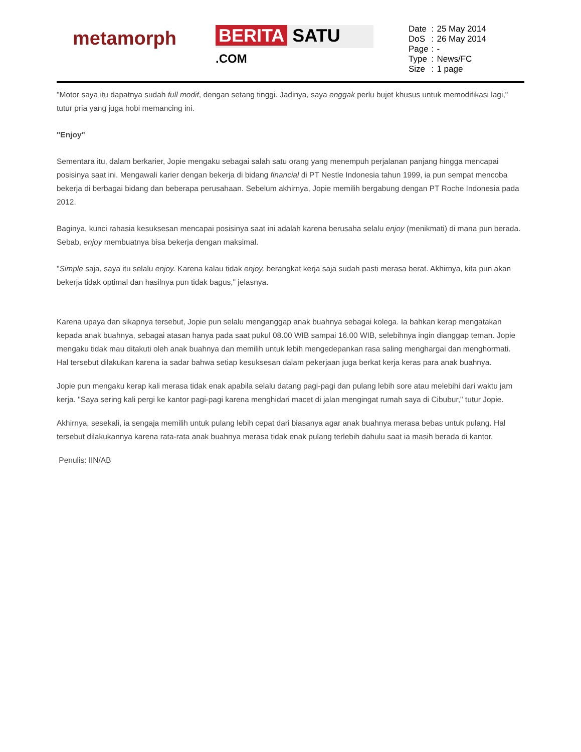metamorph
BERITA SATU .COM
| Date | : | 25 May 2014 |
| DoS | : | 26 May 2014 |
| Page | : | - |
| Type | : | News/FC |
| Size | : | 1 page |
"Motor saya itu dapatnya sudah full modif, dengan setang tinggi. Jadinya, saya enggak perlu bujet khusus untuk memodifikasi lagi," tutur pria yang juga hobi memancing ini.
"Enjoy"
Sementara itu, dalam berkarier, Jopie mengaku sebagai salah satu orang yang menempuh perjalanan panjang hingga mencapai posisinya saat ini. Mengawali karier dengan bekerja di bidang financial di PT Nestle Indonesia tahun 1999, ia pun sempat mencoba bekerja di berbagai bidang dan beberapa perusahaan. Sebelum akhirnya, Jopie memilih bergabung dengan PT Roche Indonesia pada 2012.
Baginya, kunci rahasia kesuksesan mencapai posisinya saat ini adalah karena berusaha selalu enjoy (menikmati) di mana pun berada. Sebab, enjoy membuatnya bisa bekerja dengan maksimal.
"Simple saja, saya itu selalu enjoy. Karena kalau tidak enjoy, berangkat kerja saja sudah pasti merasa berat. Akhirnya, kita pun akan bekerja tidak optimal dan hasilnya pun tidak bagus," jelasnya.
Karena upaya dan sikapnya tersebut, Jopie pun selalu menganggap anak buahnya sebagai kolega. Ia bahkan kerap mengatakan kepada anak buahnya, sebagai atasan hanya pada saat pukul 08.00 WIB sampai 16.00 WIB, selebihnya ingin dianggap teman. Jopie mengaku tidak mau ditakuti oleh anak buahnya dan memilih untuk lebih mengedepankan rasa saling menghargai dan menghormati. Hal tersebut dilakukan karena ia sadar bahwa setiap kesuksesan dalam pekerjaan juga berkat kerja keras para anak buahnya.
Jopie pun mengaku kerap kali merasa tidak enak apabila selalu datang pagi-pagi dan pulang lebih sore atau melebihi dari waktu jam kerja. "Saya sering kali pergi ke kantor pagi-pagi karena menghidari macet di jalan mengingat rumah saya di Cibubur," tutur Jopie.
Akhirnya, sesekali, ia sengaja memilih untuk pulang lebih cepat dari biasanya agar anak buahnya merasa bebas untuk pulang. Hal tersebut dilakukannya karena rata-rata anak buahnya merasa tidak enak pulang terlebih dahulu saat ia masih berada di kantor.
Penulis: IIN/AB